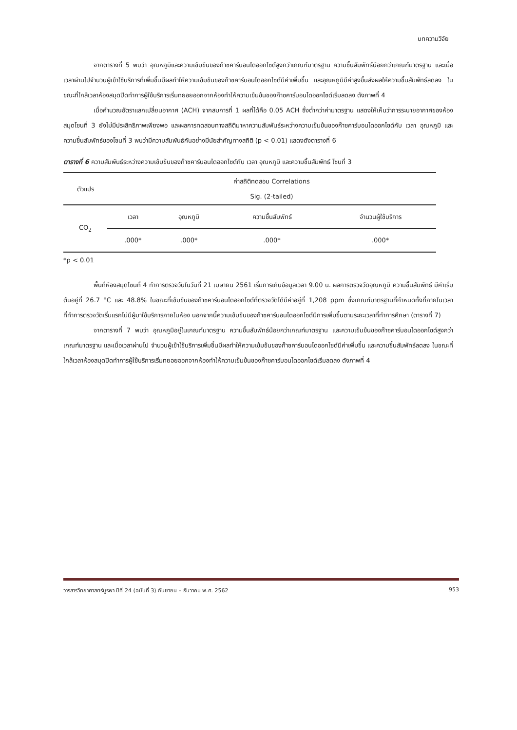บทความวิจัย
จากตารางที่ 5 พบว่า อุณหภูมิและความเข้มข้นของก๊าซคาร์บอนไดออกไซด์สูงกว่าเกณฑ์มาตรฐาน ความชื้นสัมพัทธ์น้อยกว่าเกณฑ์มาตรฐาน และเมื่อเวลาผ่านไปจำนวนผู้เข้าใช้บริการที่เพิ่มขึ้นมีผลทำให้ความเข้มข้นของก๊าซคาร์บอนไดออกไซด์มีค่าเพิ่มขึ้น และอุณหภูมิมีค่าสูงขึ้นส่งผลให้ความชื้นสัมพัทธ์ลดลง ในขณะที่ใกล้เวลาห้องสมุดปิดทำการผู้ใช้บริการเริ่มทยอยออกจากห้องทำให้ความเข้มข้นของก๊าซคาร์บอนไดออกไซด์เริ่มลดลง ดังภาพที่ 4
เมื่อคำนวณอัตราแลกเปลี่ยนอากาศ (ACH) จากสมการที่ 1 ผลที่ได้คือ 0.05 ACH ซึ่งต่ำกว่าค่ามาตรฐาน แสดงให้เห็นว่าการระบายอากาศของห้องสมุดโซนที่ 3 ยังไม่มีประสิทธิภาพเพียงพอ และผลการทดสอบทางสถิติมาหาความสัมพันธ์ระหว่างความเข้มข้นของก๊าซคาร์บอนไดออกไซด์กับ เวลา อุณหภูมิ และความชื้นสัมพัทธ์ของโซนที่ 3 พบว่ามีความสัมพันธ์กันอย่างมีนัยสำคัญทางสถิติ (p < 0.01) แสดงดังตารางที่ 6
ตารางที่ 6 ความสัมพันธ์ระหว่างความเข้มข้นของก๊าซคาร์บอนไดออกไซด์กับ เวลา อุณหภูมิ และความชื้นสัมพัทธ์ โซนที่ 3
| ตัวแปร | ค่าสถิติทดสอบ Correlations Sig. (2-tailed) | | | |
| --- | --- | --- | --- | --- |
| CO<sub>2</sub> | เวลา | อุณหภูมิ | ความชื้นสัมพัทธ์ | จำนวนผู้ใช้บริการ |
| | .000* | .000* | .000* | .000* |
*p < 0.01
พื้นที่ห้องสมุดโซนที่ 4 ทำการตรวจวันในวันที่ 21 เมษายน 2561 เริ่มการเก็บข้อมูลเวลา 9.00 น. ผลการตรวจวัดอุณหภูมิ ความชื้นสัมพัทธ์ มีค่าเริ่มต้นอยู่ที่ 26.7 °C และ 48.8% ในขณะที่เข้มข้นของก๊าซคาร์บอนไดออกไซด์ที่ตรวจวัดได้มีค่าอยู่ที่ 1,208 ppm ซึ่งเกณฑ์มาตรฐานที่กำหนดทั้งที่ภายในเวลาที่ทำการตรวจวัดเริ่มแรกไม่มีผู้มาใช้บริการภายในห้อง นอกจากนี้ความเข้มข้นของก๊าซคาร์บอนไดออกไซด์มีการเพิ่มขึ้นตามระยะเวลาที่ทำการศึกษา (ตารางที่ 7)
จากตารางที่ 7 พบว่า อุณหภูมิอยู่ในเกณฑ์มาตรฐาน ความชื้นสัมพัทธ์น้อยกว่าเกณฑ์มาตรฐาน และความเข้มข้นของก๊าซคาร์บอนไดออกไซด์สูงกว่าเกณฑ์มาตรฐาน และเมื่อเวลาผ่านไป จำนวนผู้เข้าใช้บริการเพิ่มขึ้นมีผลทำให้ความเข้มข้นของก๊าซคาร์บอนไดออกไซด์มีค่าเพิ่มขึ้น และความชื้นสัมพัทธ์ลดลง ในขณะที่ใกล้เวลาห้องสมุดปิดทำการผู้ใช้บริการเริ่มทยอยออกจากห้องทำให้ความเข้มข้นของก๊าซคาร์บอนไดออกไซด์เริ่มลดลง ดังภาพที่ 4
วารสารวิทยาศาสตร์บูรพา ปีที่ 24 (ฉบับที่ 3) กันยายน – ธันวาคม พ.ศ. 2562 953